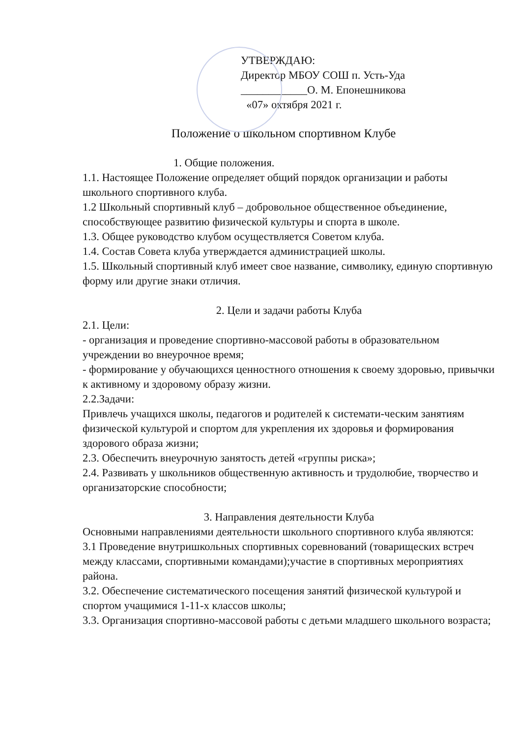УТВЕРЖДАЮ:
Директор МБОУ СОШ п. Усть-Уда
____________О. М. Епонешникова
«07» октября 2021 г.
Положение о школьном спортивном Клубе
1. Общие положения.
1.1. Настоящее Положение определяет общий порядок организации и работы школьного спортивного клуба.
1.2 Школьный спортивный клуб – добровольное общественное объединение, способствующее развитию физической культуры и спорта в школе.
1.3. Общее руководство клубом осуществляется Советом клуба.
1.4. Состав Совета клуба утверждается администрацией школы.
1.5. Школьный спортивный клуб имеет свое название, символику, единую спортивную форму или другие знаки отличия.
2. Цели и задачи работы Клуба
2.1. Цели:
- организация и проведение спортивно-массовой работы в образовательном учреждении во внеурочное время;
- формирование у обучающихся ценностного отношения к своему здоровью, привычки к активному и здоровому образу жизни.
2.2.Задачи:
Привлечь учащихся школы, педагогов и родителей к системати-ческим занятиям физической культурой и спортом для укрепления их здоровья и формирования здорового образа жизни;
2.3. Обеспечить внеурочную занятость детей «группы риска»;
2.4. Развивать у школьников общественную активность и трудолюбие, творчество и организаторские способности;
3. Направления деятельности Клуба
Основными направлениями деятельности школьного спортивного клуба являются:
3.1 Проведение внутришкольных спортивных соревнований (товарищеских встреч между классами, спортивными командами);участие в спортивных мероприятиях района.
3.2. Обеспечение систематического посещения занятий физической культурой и спортом учащимися 1-11-х классов школы;
3.3. Организация спортивно-массовой работы с детьми младшего школьного возраста;